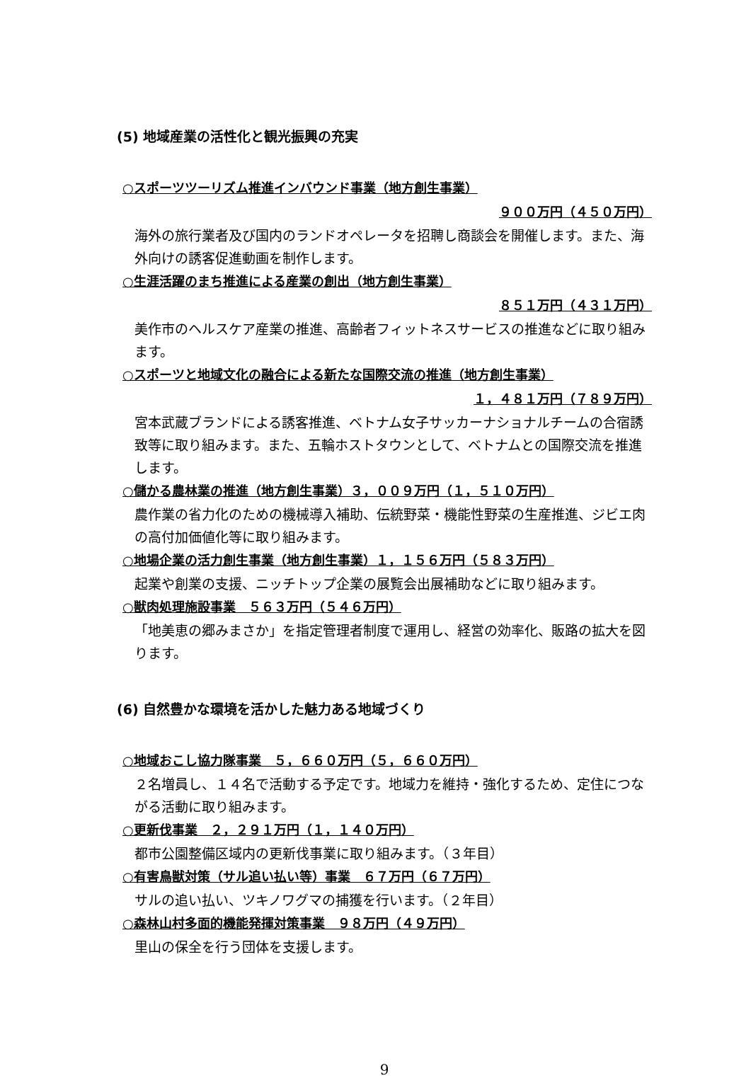(5) 地域産業の活性化と観光振興の充実
○スポーツツーリズム推進インバウンド事業（地方創生事業）
９００万円（４５０万円）
海外の旅行業者及び国内のランドオペレータを招聘し商談会を開催します。また、海外向けの誘客促進動画を制作します。
○生涯活躍のまち推進による産業の創出（地方創生事業）
８５１万円（４３１万円）
美作市のヘルスケア産業の推進、高齢者フィットネスサービスの推進などに取り組みます。
○スポーツと地域文化の融合による新たな国際交流の推進（地方創生事業）
１，４８１万円（７８９万円）
宮本武蔵ブランドによる誘客推進、ベトナム女子サッカーナショナルチームの合宿誘致等に取り組みます。また、五輪ホストタウンとして、ベトナムとの国際交流を推進します。
○儲かる農林業の推進（地方創生事業）３，００９万円（１，５１０万円）
農作業の省力化のための機械導入補助、伝統野菜・機能性野菜の生産推進、ジビエ肉の高付加価値化等に取り組みます。
○地場企業の活力創生事業（地方創生事業）１，１５６万円（５８３万円）
起業や創業の支援、ニッチトップ企業の展覧会出展補助などに取り組みます。
○獣肉処理施設事業　５６３万円（５４６万円）
「地美恵の郷みまさか」を指定管理者制度で運用し、経営の効率化、販路の拡大を図ります。
(6) 自然豊かな環境を活かした魅力ある地域づくり
○地域おこし協力隊事業　５，６６０万円（５，６６０万円）
２名増員し、１４名で活動する予定です。地域力を維持・強化するため、定住につながる活動に取り組みます。
○更新伐事業　２，２９１万円（１，１４０万円）
都市公園整備区域内の更新伐事業に取り組みます。（３年目）
○有害鳥獣対策（サル追い払い等）事業　６７万円（６７万円）
サルの追い払い、ツキノワグマの捕獲を行います。（２年目）
○森林山村多面的機能発揮対策事業　９８万円（４９万円）
里山の保全を行う団体を支援します。
9